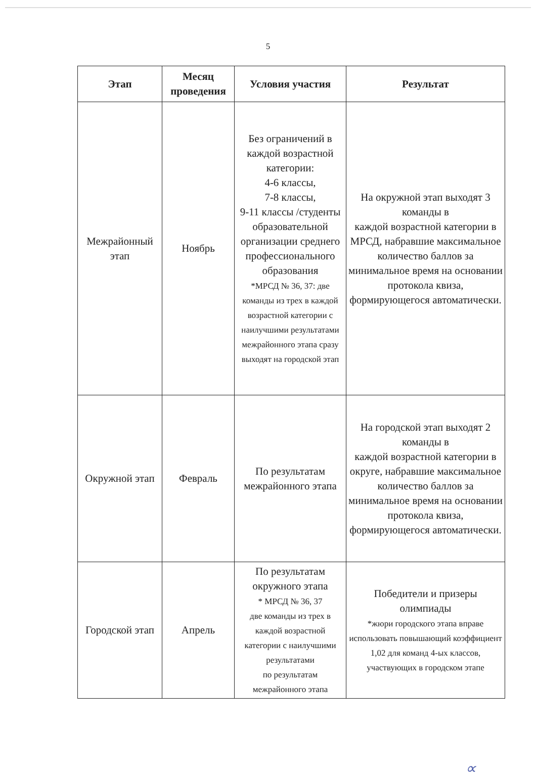5
| Этап | Месяц проведения | Условия участия | Результат |
| --- | --- | --- | --- |
| Межрайонный этап | Ноябрь | Без ограничений в каждой возрастной категории: 4-6 классы, 7-8 классы, 9-11 классы /студенты образовательной организации среднего профессионального образования *МРСД № 36, 37: две команды из трех в каждой возрастной категории с наилучшими результатами межрайонного этапа сразу выходят на городской этап | На окружной этап выходят 3 команды в каждой возрастной категории в МРСД, набравшие максимальное количество баллов за минимальное время на основании протокола квиза, формирующегося автоматически. |
| Окружной этап | Февраль | По результатам межрайонного этапа | На городской этап выходят 2 команды в каждой возрастной категории в округе, набравшие максимальное количество баллов за минимальное время на основании протокола квиза, формирующегося автоматически. |
| Городской этап | Апрель | По результатам окружного этапа * МРСД № 36, 37 две команды из трех в каждой возрастной категории с наилучшими результатами по результатам межрайонного этапа | Победители и призеры олимпиады *жюри городского этапа вправе использовать повышающий коэффициент 1,02 для команд 4-ых классов, участвующих в городском этапе |
∝